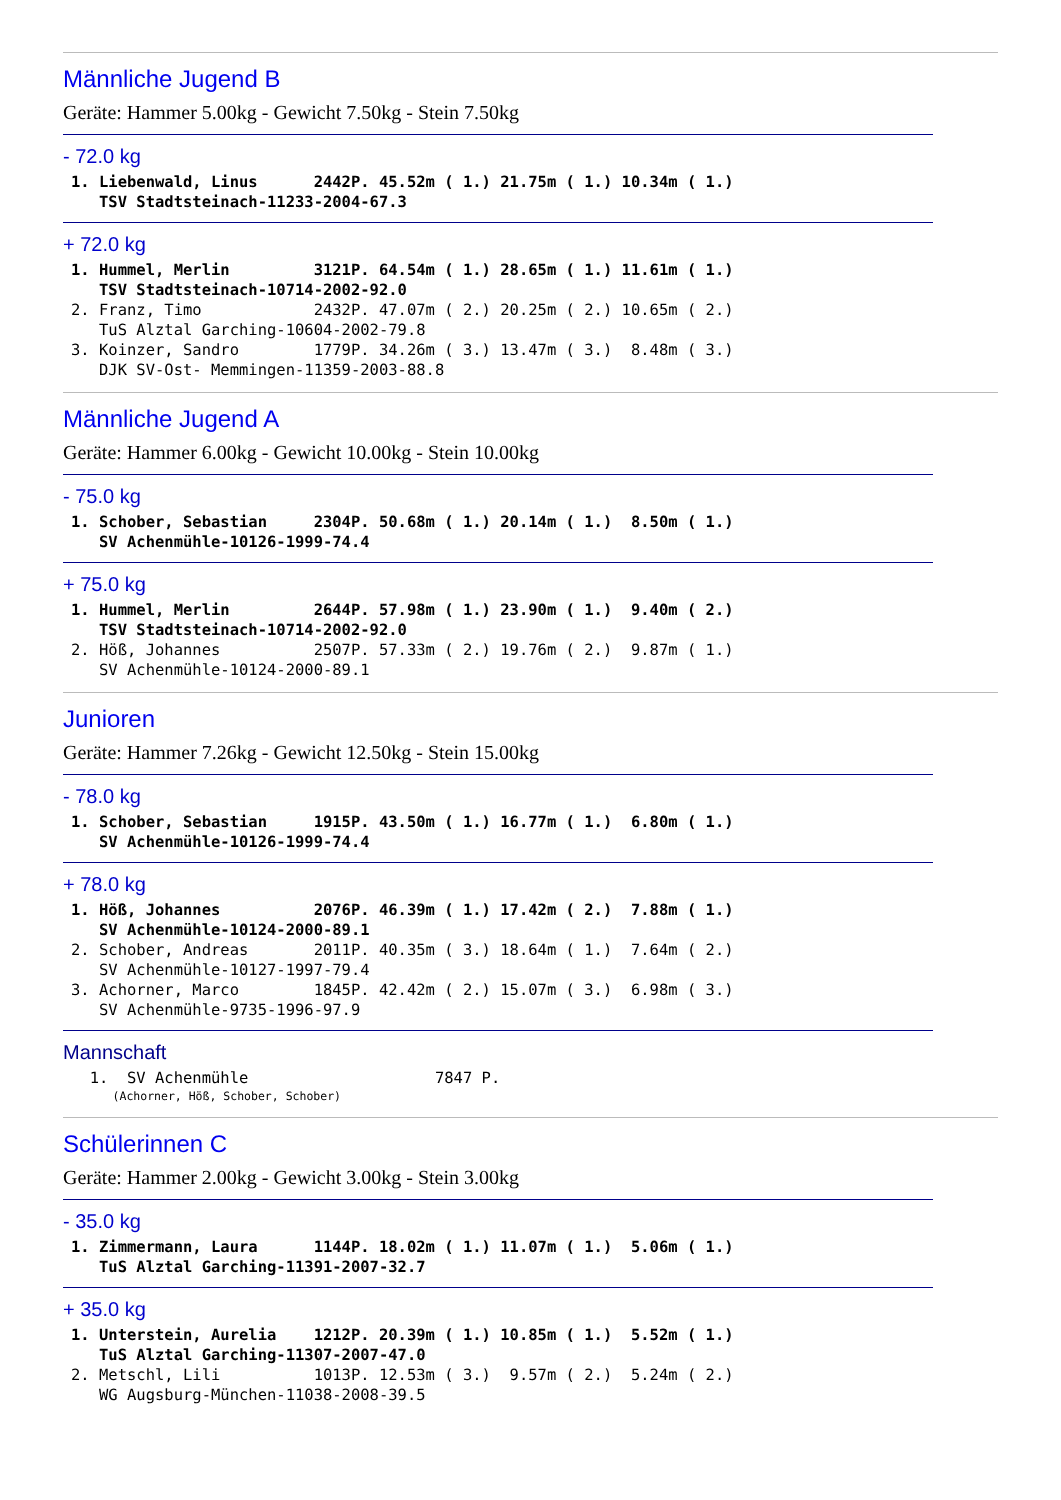Männliche Jugend B
Geräte: Hammer 5.00kg - Gewicht 7.50kg - Stein 7.50kg
- 72.0 kg
1. Liebenwald, Linus      2442P. 45.52m ( 1.) 21.75m ( 1.) 10.34m ( 1.)
   TSV Stadtsteinach-11233-2004-67.3
+ 72.0 kg
1. Hummel, Merlin         3121P. 64.54m ( 1.) 28.65m ( 1.) 11.61m ( 1.)
   TSV Stadtsteinach-10714-2002-92.0
2. Franz, Timo            2432P. 47.07m ( 2.) 20.25m ( 2.) 10.65m ( 2.)
   TuS Alztal Garching-10604-2002-79.8
3. Koinzer, Sandro        1779P. 34.26m ( 3.) 13.47m ( 3.)  8.48m ( 3.)
   DJK SV-Ost- Memmingen-11359-2003-88.8
Männliche Jugend A
Geräte: Hammer 6.00kg - Gewicht 10.00kg - Stein 10.00kg
- 75.0 kg
1. Schober, Sebastian     2304P. 50.68m ( 1.) 20.14m ( 1.)  8.50m ( 1.)
   SV Achenmühle-10126-1999-74.4
+ 75.0 kg
1. Hummel, Merlin         2644P. 57.98m ( 1.) 23.90m ( 1.)  9.40m ( 2.)
   TSV Stadtsteinach-10714-2002-92.0
2. Höß, Johannes          2507P. 57.33m ( 2.) 19.76m ( 2.)  9.87m ( 1.)
   SV Achenmühle-10124-2000-89.1
Junioren
Geräte: Hammer 7.26kg - Gewicht 12.50kg - Stein 15.00kg
- 78.0 kg
1. Schober, Sebastian     1915P. 43.50m ( 1.) 16.77m ( 1.)  6.80m ( 1.)
   SV Achenmühle-10126-1999-74.4
+ 78.0 kg
1. Höß, Johannes          2076P. 46.39m ( 1.) 17.42m ( 2.)  7.88m ( 1.)
   SV Achenmühle-10124-2000-89.1
2. Schober, Andreas       2011P. 40.35m ( 3.) 18.64m ( 1.)  7.64m ( 2.)
   SV Achenmühle-10127-1997-79.4
3. Achorner, Marco        1845P. 42.42m ( 2.) 15.07m ( 3.)  6.98m ( 3.)
   SV Achenmühle-9735-1996-97.9
Mannschaft
  1.  SV Achenmühle                    7847 P.
      (Achorner, Höß, Schober, Schober)
Schülerinnen C
Geräte: Hammer 2.00kg - Gewicht 3.00kg - Stein 3.00kg
- 35.0 kg
1. Zimmermann, Laura      1144P. 18.02m ( 1.) 11.07m ( 1.)  5.06m ( 1.)
   TuS Alztal Garching-11391-2007-32.7
+ 35.0 kg
1. Unterstein, Aurelia    1212P. 20.39m ( 1.) 10.85m ( 1.)  5.52m ( 1.)
   TuS Alztal Garching-11307-2007-47.0
2. Metschl, Lili          1013P. 12.53m ( 3.)  9.57m ( 2.)  5.24m ( 2.)
   WG Augsburg-München-11038-2008-39.5